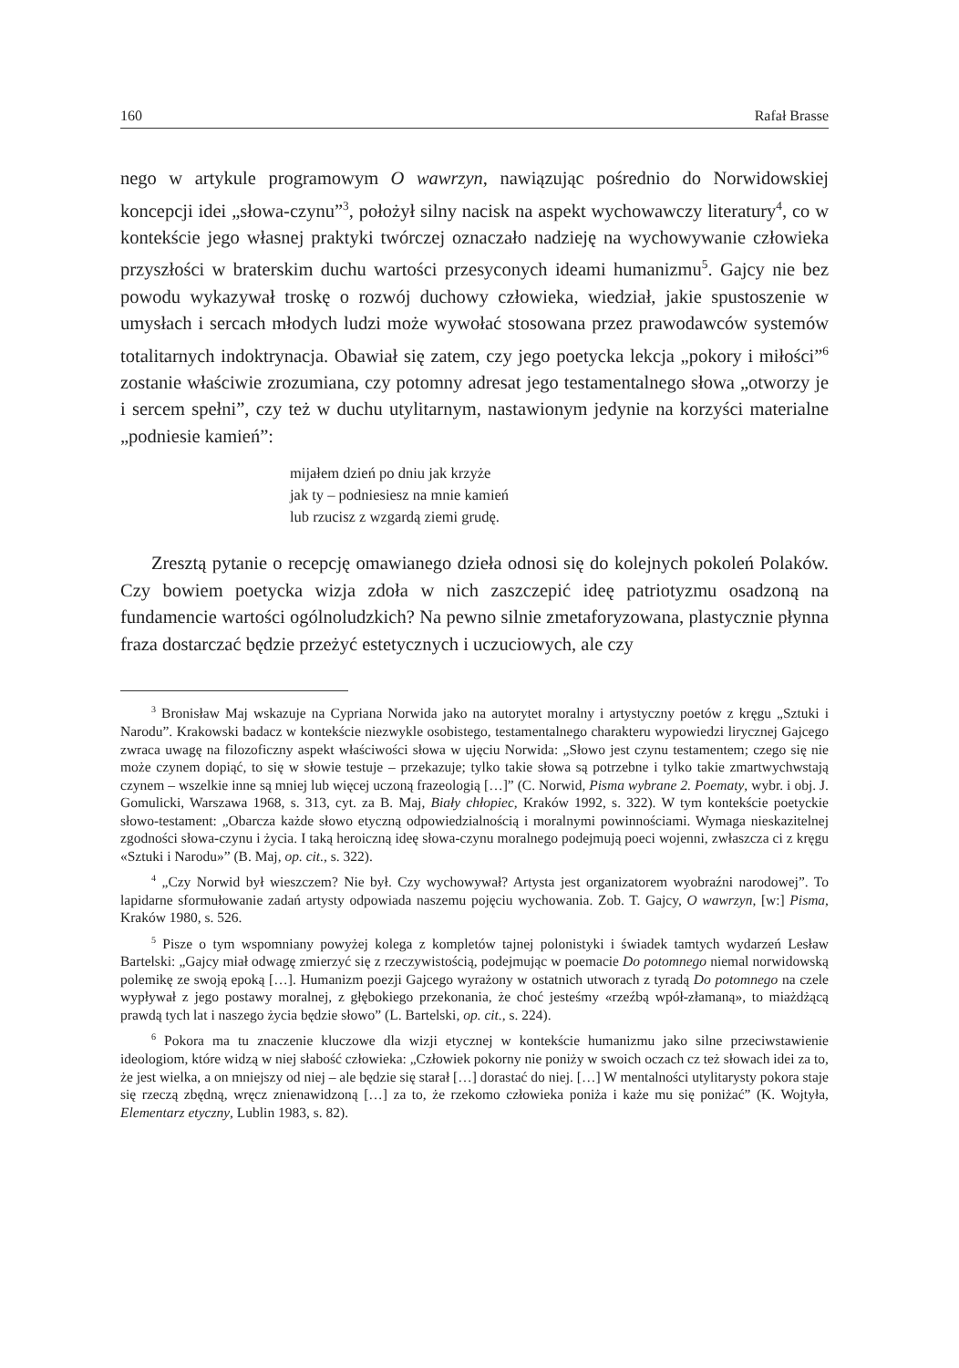160 Rafał Brasse
nego w artykule programowym O wawrzyn, nawiązując pośrednio do Norwidowskiej koncepcji idei „słowa-czynu”<sup>3</sup>, położył silny nacisk na aspekt wychowawczy literatury<sup>4</sup>, co w kontekście jego własnej praktyki twórczej oznaczało nadzieję na wychowywanie człowieka przyszłości w braterskim duchu wartości przesyconych ideami humanizmu<sup>5</sup>. Gajcy nie bez powodu wykazywał troskę o rozwój duchowy człowieka, wiedział, jakie spustoszenie w umysłach i sercach młodych ludzi może wywołać stosowana przez prawodawców systemów totalitarnych indoktrynacja. Obawiał się zatem, czy jego poetycka lekcja „pokory i miłości”<sup>6</sup> zostanie właściwie zrozumiana, czy potomny adresat jego testamentalnego słowa „otworzy je i sercem spełni”, czy też w duchu utylitarnym, nastawionym jedynie na korzyści materialne „podniesie kamień”:
mijałem dzień po dniu jak krzyże
jak ty – podniesiesz na mnie kamień
lub rzucisz z wzgardą ziemi grudę.
Zresztą pytanie o recepcję omawianego dzieła odnosi się do kolejnych pokoleń Polaków. Czy bowiem poetycka wizja zdoła w nich zaszczepić ideę patriotyzmu osadzoną na fundamencie wartości ogólnoludzkich? Na pewno silnie zmetaforyzowana, plastycznie płynna fraza dostarczać będzie przeżyć estetycznych i uczuciowych, ale czy
<sup>3</sup> Bronisław Maj wskazuje na Cypriana Norwida jako na autorytet moralny i artystyczny poetów z kręgu „Sztuki i Narodu”. Krakowski badacz w kontekście niezwykle osobistego, testamentalnego charakteru wypowiedzi lirycznej Gajcego zwraca uwagę na filozoficzny aspekt właściwości słowa w ujęciu Norwida: „Słowo jest czynu testamentem; czego się nie może czynem dopiąć, to się w słowie testuje – przekazuje; tylko takie słowa są potrzebne i tylko takie zmartwychwstają czynem – wszelkie inne są mniej lub więcej uczoną frazeologią […]” (C. Norwid, Pisma wybrane 2. Poematy, wybr. i obj. J. Gomulicki, Warszawa 1968, s. 313, cyt. za B. Maj, Biały chłopiec, Kraków 1992, s. 322). W tym kontekście poetyckie słowo-testament: „Obarcza każde słowo etyczną odpowiedzialnością i moralnymi powinnościami. Wymaga nieskazitelnej zgodności słowa-czynu i życia. I taką heroiczną ideę słowa-czynu moralnego podejmują poeci wojenni, zwłaszcza ci z kręgu «Sztuki i Narodu»” (B. Maj, op. cit., s. 322).
<sup>4</sup> „Czy Norwid był wieszczem? Nie był. Czy wychowywał? Artysta jest organizatorem wyobraźni narodowej”. To lapidarne sformułowanie zadań artysty odpowiada naszemu pojęciu wychowania. Zob. T. Gajcy, O wawrzyn, [w:] Pisma, Kraków 1980, s. 526.
<sup>5</sup> Pisze o tym wspomniany powyżej kolega z kompletów tajnej polonistyki i świadek tamtych wydarzeń Lesław Bartelski: „Gajcy miał odwagę zmierzyć się z rzeczywistością, podejmując w poemacie Do potomnego niemal norwidowską polemikę ze swoją epoką […]. Humanizm poezji Gajcego wyrażony w ostatnich utworach z tyradą Do potomnego na czele wypływał z jego postawy moralnej, z głębokiego przekonania, że choć jesteśmy «rzeźbą wpół-złamaną», to miażdżącą prawdą tych lat i naszego życia będzie słowo” (L. Bartelski, op. cit., s. 224).
<sup>6</sup> Pokora ma tu znaczenie kluczowe dla wizji etycznej w kontekście humanizmu jako silne przeciwstawienie ideologiom, które widzą w niej słabość człowieka: „Człowiek pokorny nie poniży w swoich oczach cz też słowach idei za to, że jest wielka, a on mniejszy od niej – ale będzie się starał […] dorastać do niej. […] W mentalności utylitarysty pokora staje się rzeczą zbędną, wręcz znienawidzoną […] za to, że rzekomo człowieka poniża i każe mu się poniżać” (K. Wojtyła, Elementarz etyczny, Lublin 1983, s. 82).